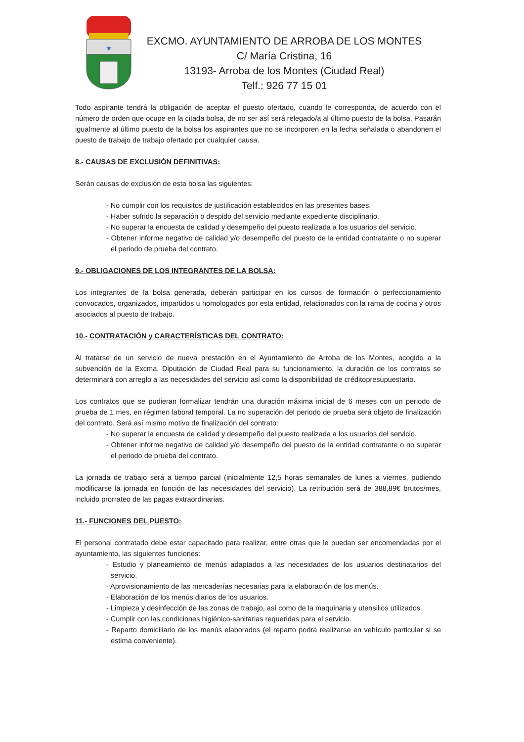★
EXCMO. AYUNTAMIENTO DE ARROBA DE LOS MONTES
C/ María Cristina, 16
13193- Arroba de los Montes (Ciudad Real)
Telf.: 926 77 15 01
Todo aspirante tendrá la obligación de aceptar el puesto ofertado, cuando le corresponda, de acuerdo con el número de orden que ocupe en la citada bolsa, de no ser así será relegado/a al último puesto de la bolsa. Pasarán igualmente al último puesto de la bolsa los aspirantes que no se incorporen en la fecha señalada o abandonen el puesto de trabajo de trabajo ofertado por cualquier causa.
8.- CAUSAS DE EXCLUSIÓN DEFINITIVAS:
Serán causas de exclusión de esta bolsa las siguientes:
- No cumplir con los requisitos de justificación establecidos en las presentes bases.
- Haber sufrido la separación o despido del servicio mediante expediente disciplinario.
- No superar la encuesta de calidad y desempeño del puesto realizada a los usuarios del servicio.
- Obtener informe negativo de calidad y/o desempeño del puesto de la entidad contratante o no superar el periodo de prueba del contrato.
9.- OBLIGACIONES DE LOS INTEGRANTES DE LA BOLSA:
Los integrantes de la bolsa generada, deberán participar en los cursos de formación o perfeccionamiento convocados, organizados, impartidos u homologados por esta entidad, relacionados con la rama de cocina y otros asociados al puesto de trabajo.
10.- CONTRATACIÓN y CARACTERÍSTICAS DEL CONTRATO:
Al tratarse de un servicio de nueva prestación en el Ayuntamiento de Arroba de los Montes, acogido a la subvención de la Excma. Diputación de Ciudad Real para su funcionamiento, la duración de los contratos se determinará con arreglo a las necesidades del servicio así como la disponibilidad de créditopresupuestario.
Los contratos que se pudieran formalizar tendrán una duración máxima inicial de 6 meses con un periodo de prueba de 1 mes, en régimen laboral temporal. La no superación del periodo de prueba será objeto de finalización del contrato. Será así mismo motivo de finalización del contrato:
- No superar la encuesta de calidad y desempeño del puesto realizada a los usuarios del servicio.
- Obtener informe negativo de calidad y/o desempeño del puesto de la entidad contratante o no superar el periodo de prueba del contrato.
La jornada de trabajo será a tiempo parcial (inicialmente 12,5 horas semanales de lunes a viernes, pudiendo modificarse la jornada en función de las necesidades del servicio). La retribución será de 388,89€ brutos/mes, incluido prorrateo de las pagas extraordinarias.
11.- FUNCIONES DEL PUESTO:
El personal contratado debe estar capacitado para realizar, entre otras que le puedan ser encomendadas por el ayuntamiento, las siguientes funciones:
- Estudio y planeamiento de menús adaptados a las necesidades de los usuarios destinatarios del servicio.
- Aprovisionamiento de las mercaderías necesarias para la elaboración de los menús.
- Elaboración de los menús diarios de los usuarios.
- Limpieza y desinfección de las zonas de trabajo, así como de la maquinaria y utensilios utilizados.
- Cumplir con las condiciones higiénico-sanitarias requeridas para el servicio.
- Reparto domiciliario de los menús elaborados (el reparto podrá realizarse en vehículo particular si se estima conveniente).